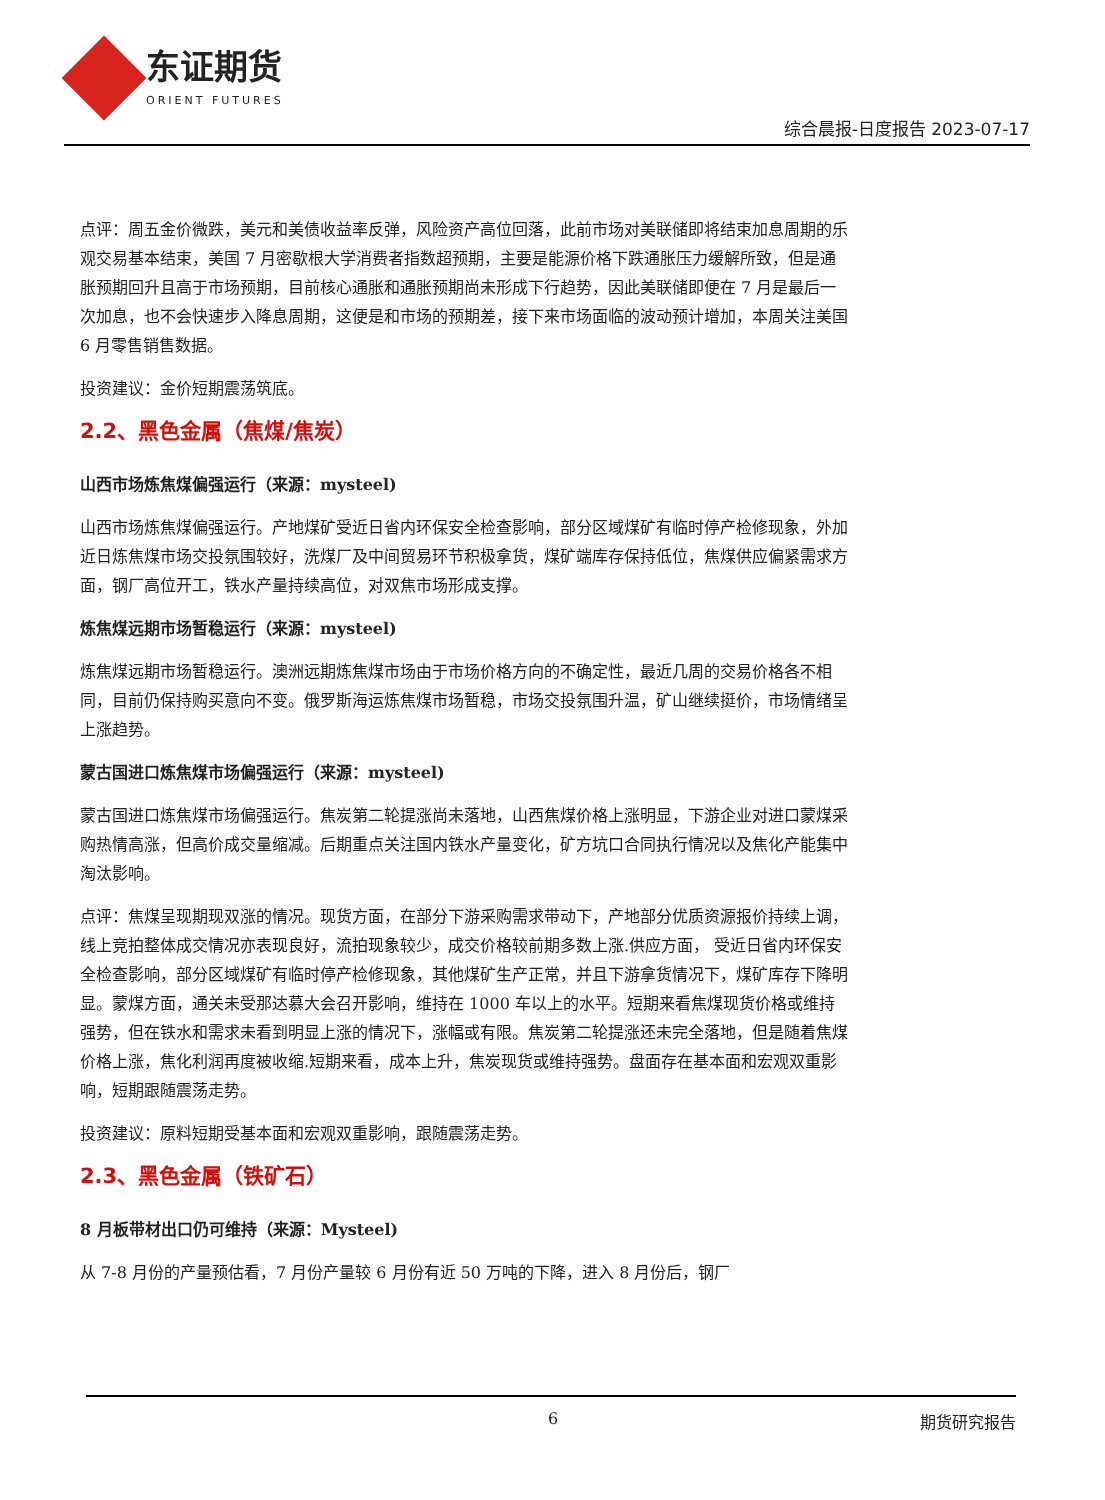东证期货
ORIENT FUTURES
综合晨报-日度报告 2023-07-17
点评：周五金价微跌，美元和美债收益率反弹，风险资产高位回落，此前市场对美联储即将结束加息周期的乐观交易基本结束，美国 7 月密歇根大学消费者指数超预期，主要是能源价格下跌通胀压力缓解所致，但是通胀预期回升且高于市场预期，目前核心通胀和通胀预期尚未形成下行趋势，因此美联储即便在 7 月是最后一次加息，也不会快速步入降息周期，这便是和市场的预期差，接下来市场面临的波动预计增加，本周关注美国 6 月零售销售数据。
投资建议：金价短期震荡筑底。
2.2、黑色金属（焦煤/焦炭）
山西市场炼焦煤偏强运行（来源：mysteel)
山西市场炼焦煤偏强运行。产地煤矿受近日省内环保安全检查影响，部分区域煤矿有临时停产检修现象，外加近日炼焦煤市场交投氛围较好，洗煤厂及中间贸易环节积极拿货，煤矿端库存保持低位，焦煤供应偏紧需求方面，钢厂高位开工，铁水产量持续高位，对双焦市场形成支撑。
炼焦煤远期市场暂稳运行（来源：mysteel)
炼焦煤远期市场暂稳运行。澳洲远期炼焦煤市场由于市场价格方向的不确定性，最近几周的交易价格各不相同，目前仍保持购买意向不变。俄罗斯海运炼焦煤市场暂稳，市场交投氛围升温，矿山继续挺价，市场情绪呈上涨趋势。
蒙古国进口炼焦煤市场偏强运行（来源：mysteel)
蒙古国进口炼焦煤市场偏强运行。焦炭第二轮提涨尚未落地，山西焦煤价格上涨明显，下游企业对进口蒙煤采购热情高涨，但高价成交量缩减。后期重点关注国内铁水产量变化，矿方坑口合同执行情况以及焦化产能集中淘汰影响。
点评：焦煤呈现期现双涨的情况。现货方面，在部分下游采购需求带动下，产地部分优质资源报价持续上调，线上竞拍整体成交情况亦表现良好，流拍现象较少，成交价格较前期多数上涨.供应方面， 受近日省内环保安全检查影响，部分区域煤矿有临时停产检修现象，其他煤矿生产正常，并且下游拿货情况下，煤矿库存下降明显。蒙煤方面，通关未受那达慕大会召开影响，维持在 1000 车以上的水平。短期来看焦煤现货价格或维持强势，但在铁水和需求未看到明显上涨的情况下，涨幅或有限。焦炭第二轮提涨还未完全落地，但是随着焦煤价格上涨，焦化利润再度被收缩.短期来看，成本上升，焦炭现货或维持强势。盘面存在基本面和宏观双重影响，短期跟随震荡走势。
投资建议：原料短期受基本面和宏观双重影响，跟随震荡走势。
2.3、黑色金属（铁矿石）
8 月板带材出口仍可维持（来源：Mysteel)
从 7-8 月份的产量预估看，7 月份产量较 6 月份有近 50 万吨的下降，进入 8 月份后，钢厂
6 期货研究报告